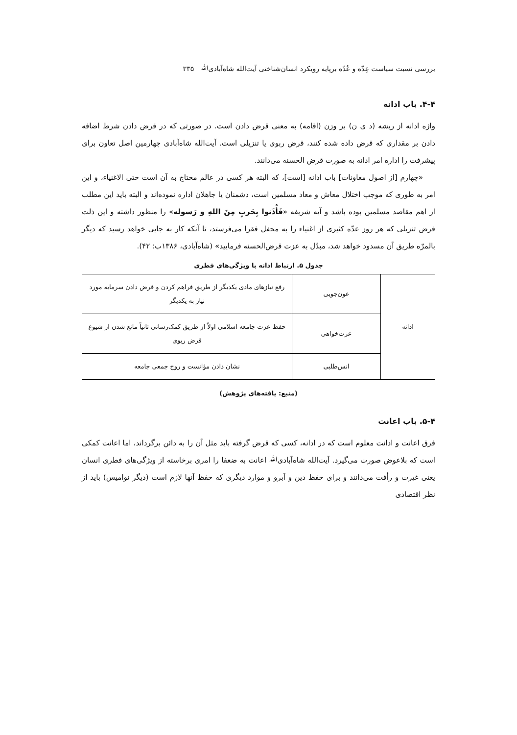بررسی نسبت سیاست عِدّه و عُدّه برپایه رویکرد انسان‌شناختی آیت‌الله شاه‌آبادیﷲ ۳۳۵
۴-۴. باب ادانه
واژه ادانه از ریشه (د ی ن) بر وزن (اقامه) به معنی قرض دادن است. در صورتی که در قرض دادن شرط اضافه دادن بر مقداری که قرض داده شده کنند، قرض ربوی یا تنزیلی است. آیت‌الله شاه‌آبادی چهارمین اصل تعاون برای پیشرفت را اداره امر ادانه به صورت قرض الحسنه می‌دانند.
«چهارم [از اصول معاونات] باب ادانه [است]، که البته هر کسی در عالم محتاج به آن است حتی الاغنیاء، و این امر به طوری که موجب اختلال معاش و معاد مسلمین است، دشمنان یا جاهلان اداره نموده‌اند و البته باید این مطلب از اهم مقاصد مسلمین بوده باشد و آیه شریفه «فَأْذَنوا بِحَربٍ مِنَ اللهِ و رَسوله» را منظور داشته و این ذلت قرض تنزیلی که هر روز عدّه کثیری از اغنیاء را به محفل فقرا می‌فرستد، تا آنکه کار به جایی خواهد رسید که دیگر بالمرّه طریق آن مسدود خواهد شد، مبدّل به عزت قرض‌الحسنه فرمایید» (شاه‌آبادی، ۱۳۸۶ب: ۴۲).
جدول ۵. ارتباط ادانه با ویژگی‌های فطری
| ادانه | عون‌جویی | رفع نیازهای مادی یکدیگر از طریق فراهم کردن و قرض دادن سرمایه مورد نیاز به یکدیگر |
| | عزت‌خواهی | حفظ عزت جامعه اسلامی اولاً از طریق کمک‌رسانی ثانیاً مانع شدن از شیوع قرض ربوی |
| | انس‌طلبی | نشان دادن مؤانست و روح جمعی جامعه |
(منبع: یافته‌های پژوهش)
۵-۴. باب اعانت
فرق اعانت و ادانت معلوم است که در ادانه، کسی که قرض گرفته باید مثل آن را به دائن برگرداند، اما اعانت کمکی است که بلاعوض صورت می‌گیرد. آیت‌الله شاه‌آبادیﷲ اعانت به ضعفا را امری برخاسته از ویژگی‌های فطری انسان یعنی غیرت و رأفت می‌دانند و برای حفظ دین و آبرو و موارد دیگری که حفظ آنها لازم است (دیگر نوامیس) باید از نظر اقتصادی